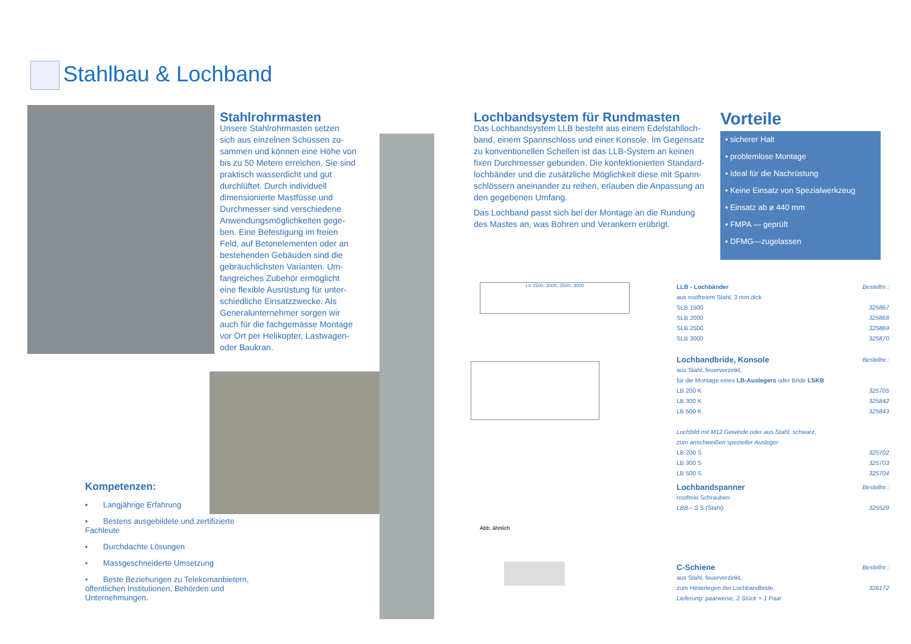Stahlbau & Lochband
Stahlrohrmasten
Unsere Stahlrohrmasten setzen sich aus einzelnen Schüssen zu-sammen und können eine Höhe von bis zu 50 Metern erreichen. Sie sind praktisch wasserdicht und gut durchlüftet. Durch individuell dimensionierte Mastfüsse und Durchmesser sind verschiedene Anwendungsmöglichkeiten gege-ben. Eine Befestigung im freien Feld, auf Betonelementen oder an bestehenden Gebäuden sind die gebräuchlichsten Varianten. Um-fangreiches Zubehör ermöglicht eine flexible Ausrüstung für unter-schiedliche Einsatzzwecke. Als Generalunternehmer sorgen wir auch für die fachgemässe Montage vor Ort per Helikopter, Lastwagen- oder Baukran.
Lochbandsystem für Rundmasten
Das Lochbandsystem LLB besteht aus einem Edelstahlloch-band, einem Spannschloss und einer Konsole. Im Gegensatz zu konventionellen Schellen ist das LLB-System an keinen fixen Durchmesser gebunden. Die konfektionierten Standard-lochbänder und die zusätzliche Möglichkeit diese mit Spann-schlössern aneinander zu reihen, erlauben die Anpassung an den gegebenen Umfang.
Das Lochband passt sich bei der Montage an die Rundung des Mastes an, was Bohren und Verankern erübrigt.
Vorteile
• sicherer Halt
• problemlose Montage
• Ideal für die Nachrüstung
• Keine Einsatz von Spezialwerkzeug
• Einsatz ab ø 440 mm
• FMPA — geprüft
• DFMG—zugelassen
L= 1500, 2000, 2500, 3000
Abb. ähnlich
LLB - Lochbänder Bestellnr.:
aus rostfreiem Stahl, 3 mm dick
SLB 1500 325867
SLB 2000 325868
SLB 2500 325869
SLB 3000 325870
Lochbandbride, Konsole Bestellnr.:
aus Stahl, feuerverzinkt,
für die Montage eines LB-Auslegers oder Bride LSKB
LB 200 K 325705
LB 300 K 325842
LB 500 K 325843
Lochbild mit M12 Gewinde oder aus Stahl, schwarz,
zum anschweißen spezieller Ausleger
LB 200 S 325702
LB 300 S 325703
LB 500 S 325704
Lochbandspanner Bestellnr.:
rostfreie Schrauben
LBB—S S (Stahl) 325529
C-Schiene Bestellnr.:
aus Stahl, feuerverzinkt,
zum Hinterlegen der Lochbandbride, 326172
Lieferung: paarweise, 2 Stück = 1 Paar
Kompetenzen:
• Langjährige Erfahrung
• Bestens ausgebildete und zertifizierte Fachleute
• Durchdachte Lösungen
• Massgeschneiderte Umsetzung
• Beste Beziehungen zu Telekomanbietern, öffentlichen Institutionen, Behörden und Unternehmungen.